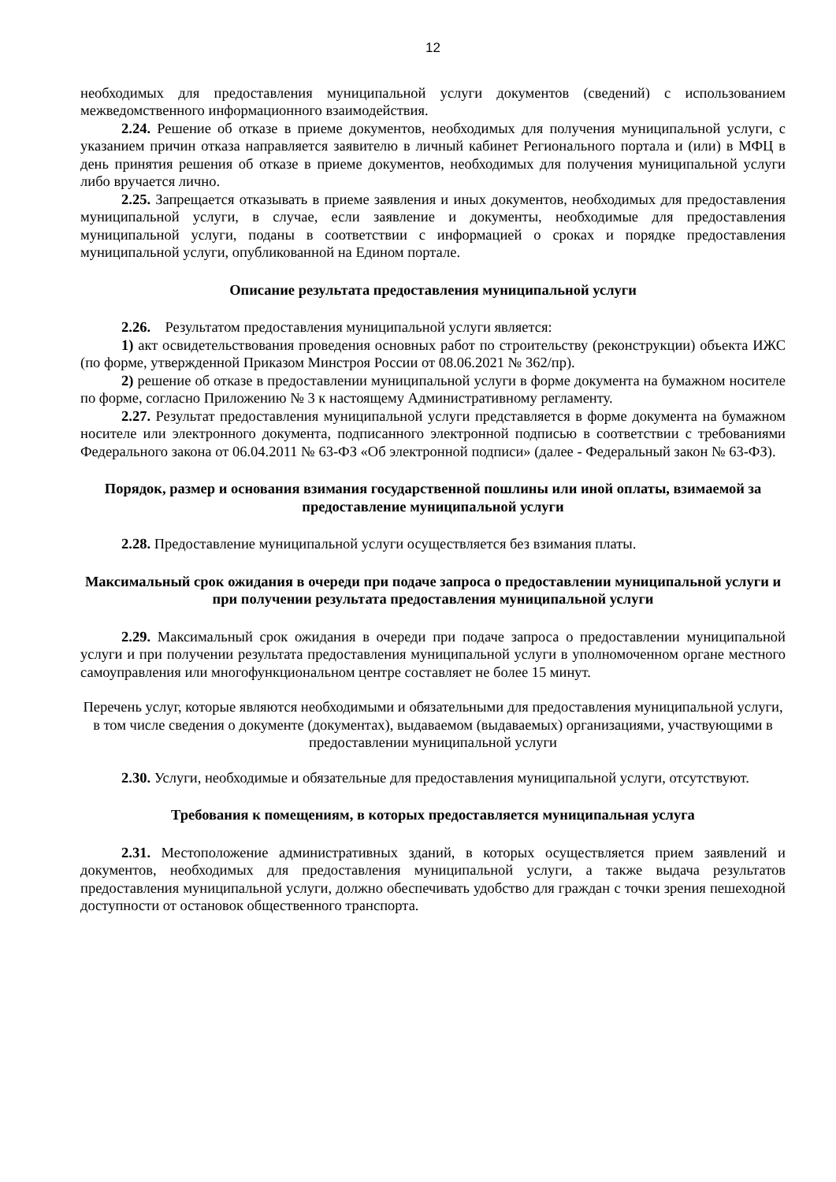12
необходимых для предоставления муниципальной услуги документов (сведений) с использованием межведомственного информационного взаимодействия.
2.24. Решение об отказе в приеме документов, необходимых для получения муниципальной услуги, с указанием причин отказа направляется заявителю в личный кабинет Регионального портала и (или) в МФЦ в день принятия решения об отказе в приеме документов, необходимых для получения муниципальной услуги либо вручается лично.
2.25. Запрещается отказывать в приеме заявления и иных документов, необходимых для предоставления муниципальной услуги, в случае, если заявление и документы, необходимые для предоставления муниципальной услуги, поданы в соответствии с информацией о сроках и порядке предоставления муниципальной услуги, опубликованной на Едином портале.
Описание результата предоставления муниципальной услуги
2.26. Результатом предоставления муниципальной услуги является:
1) акт освидетельствования проведения основных работ по строительству (реконструкции) объекта ИЖС (по форме, утвержденной Приказом Минстроя России от 08.06.2021 № 362/пр).
2) решение об отказе в предоставлении муниципальной услуги в форме документа на бумажном носителе по форме, согласно Приложению № 3 к настоящему Административному регламенту.
2.27. Результат предоставления муниципальной услуги представляется в форме документа на бумажном носителе или электронного документа, подписанного электронной подписью в соответствии с требованиями Федерального закона от 06.04.2011 № 63-ФЗ «Об электронной подписи» (далее - Федеральный закон № 63-ФЗ).
Порядок, размер и основания взимания государственной пошлины или иной оплаты, взимаемой за предоставление муниципальной услуги
2.28. Предоставление муниципальной услуги осуществляется без взимания платы.
Максимальный срок ожидания в очереди при подаче запроса о предоставлении муниципальной услуги и при получении результата предоставления муниципальной услуги
2.29. Максимальный срок ожидания в очереди при подаче запроса о предоставлении муниципальной услуги и при получении результата предоставления муниципальной услуги в уполномоченном органе местного самоуправления или многофункциональном центре составляет не более 15 минут.
Перечень услуг, которые являются необходимыми и обязательными для предоставления муниципальной услуги, в том числе сведения о документе (документах), выдаваемом (выдаваемых) организациями, участвующими в предоставлении муниципальной услуги
2.30. Услуги, необходимые и обязательные для предоставления муниципальной услуги, отсутствуют.
Требования к помещениям, в которых предоставляется муниципальная услуга
2.31. Местоположение административных зданий, в которых осуществляется прием заявлений и документов, необходимых для предоставления муниципальной услуги, а также выдача результатов предоставления муниципальной услуги, должно обеспечивать удобство для граждан с точки зрения пешеходной доступности от остановок общественного транспорта.